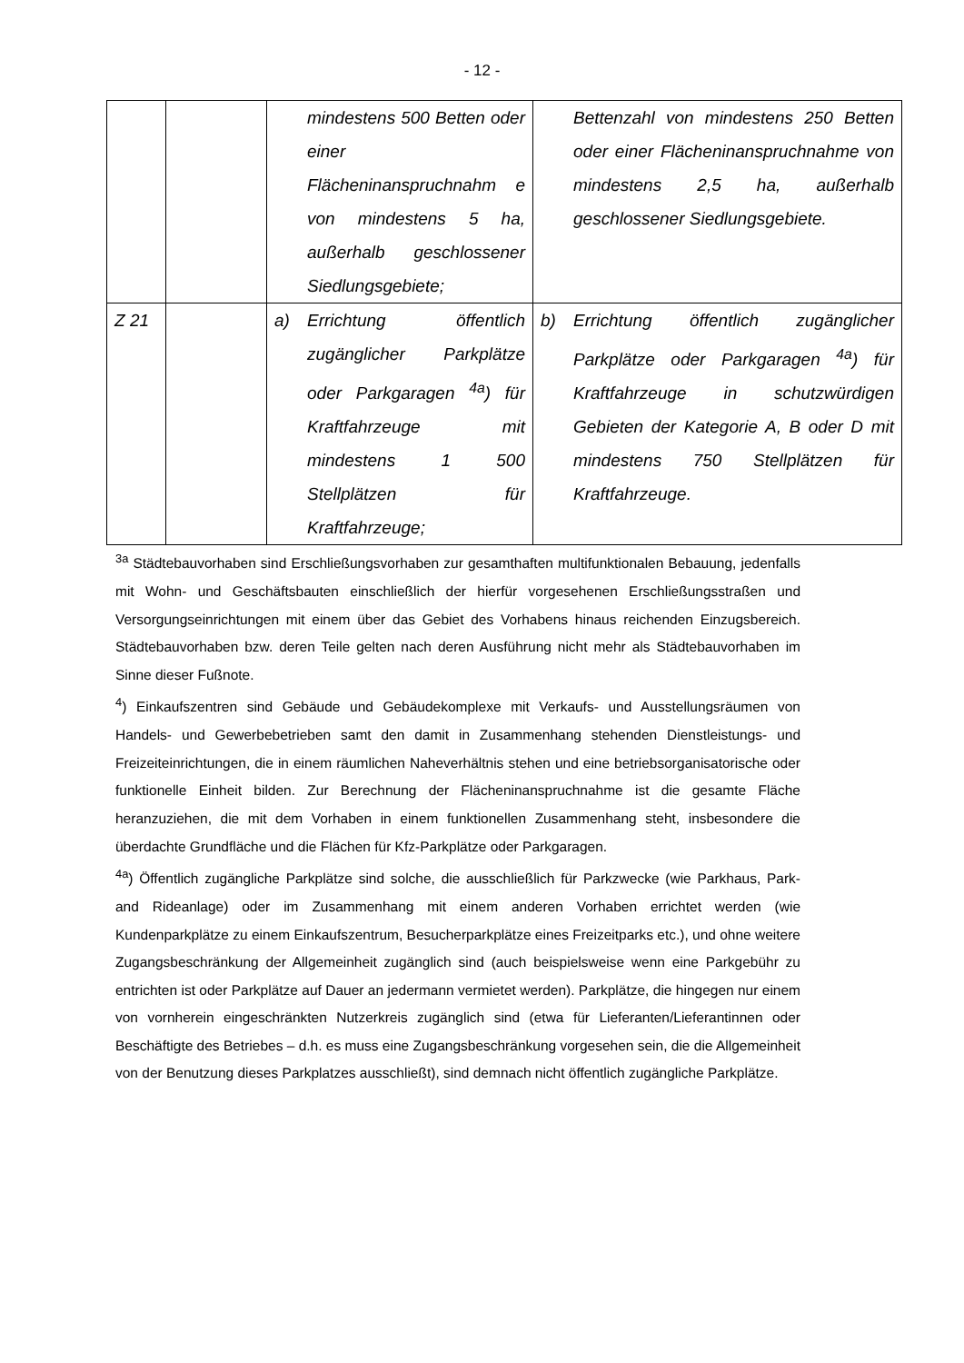- 12 -
| | | mindestens 500 Betten oder einer Flächeninanspruchnahm e von mindestens 5 ha, außerhalb geschlossener Siedlungsgebiete; | Bettenzahl von mindestens 250 Betten oder einer Flächeninanspruchnahme von mindestens 2,5 ha, außerhalb geschlossener Siedlungsgebiete. |
| Z 21 | | a) Errichtung öffentlich zugänglicher Parkplätze oder Parkgaragen <sup>4a</sup>) für Kraftfahrzeuge mit mindestens 1 500 Stellplätzen für Kraftfahrzeuge; | b) Errichtung öffentlich zugänglicher Parkplätze oder Parkgaragen <sup>4a</sup>) für Kraftfahrzeuge in schutzwürdigen Gebieten der Kategorie A, B oder D mit mindestens 750 Stellplätzen für Kraftfahrzeuge. |
<sup>3a</sup> Städtebauvorhaben sind Erschließungsvorhaben zur gesamthaften multifunktionalen Bebauung, jedenfalls mit Wohn- und Geschäftsbauten einschließlich der hierfür vorgesehenen Erschließungsstraßen und Versorgungseinrichtungen mit einem über das Gebiet des Vorhabens hinaus reichenden Einzugsbereich. Städtebauvorhaben bzw. deren Teile gelten nach deren Ausführung nicht mehr als Städtebauvorhaben im Sinne dieser Fußnote.
<sup>4</sup>) Einkaufszentren sind Gebäude und Gebäudekomplexe mit Verkaufs- und Ausstellungsräumen von Handels- und Gewerbebetrieben samt den damit in Zusammenhang stehenden Dienstleistungs- und Freizeiteinrichtungen, die in einem räumlichen Naheverhältnis stehen und eine betriebsorganisatorische oder funktionelle Einheit bilden. Zur Berechnung der Flächeninanspruchnahme ist die gesamte Fläche heranzuziehen, die mit dem Vorhaben in einem funktionellen Zusammenhang steht, insbesondere die überdachte Grundfläche und die Flächen für Kfz-Parkplätze oder Parkgaragen.
<sup>4a</sup>) Öffentlich zugängliche Parkplätze sind solche, die ausschließlich für Parkzwecke (wie Parkhaus, Park- and Rideanlage) oder im Zusammenhang mit einem anderen Vorhaben errichtet werden (wie Kundenparkplätze zu einem Einkaufszentrum, Besucherparkplätze eines Freizeitparks etc.), und ohne weitere Zugangsbeschränkung der Allgemeinheit zugänglich sind (auch beispielsweise wenn eine Parkgebühr zu entrichten ist oder Parkplätze auf Dauer an jedermann vermietet werden). Parkplätze, die hingegen nur einem von vornherein eingeschränkten Nutzerkreis zugänglich sind (etwa für Lieferanten/Lieferantinnen oder Beschäftigte des Betriebes – d.h. es muss eine Zugangsbeschränkung vorgesehen sein, die die Allgemeinheit von der Benutzung dieses Parkplatzes ausschließt), sind demnach nicht öffentlich zugängliche Parkplätze.